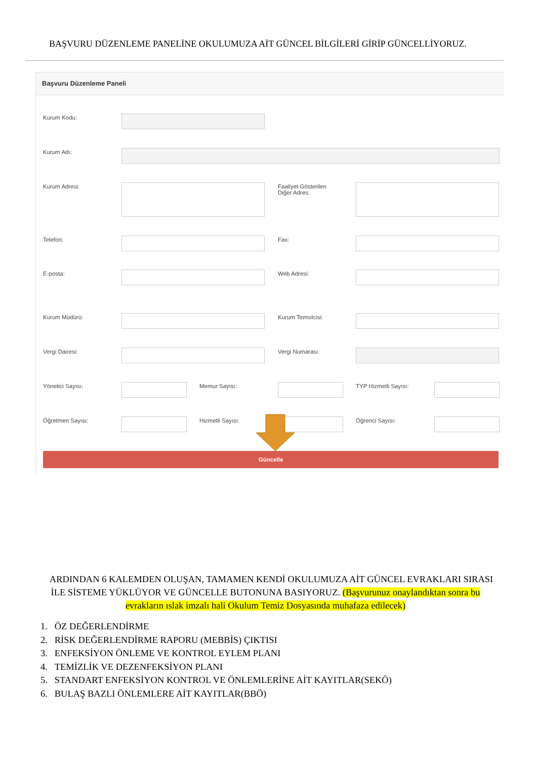BAŞVURU DÜZENLEME PANELİNE OKULUMUZA AİT GÜNCEL BİLGİLERİ GİRİP GÜNCELLİYORUZ.
Başvuru Düzenleme Paneli
Kurum Kodu:
Kurum Adı:
Kurum Adresi:
Faaliyet Gösterilen
Diğer Adres:
Telefon: Fax:
E-posta: Web Adresi:
Kurum Müdürü: Kurum Temsilcisi:
Vergi Dairesi: Vergi Numarası:
Yönetici Sayısı: Memur Sayısı: TYP Hizmetli Sayısı:
Öğretmen Sayısı: Hizmetli Sayısı: Öğrenci Sayısı:
Güncelle
ARDINDAN 6 KALEMDEN OLUŞAN, TAMAMEN KENDİ OKULUMUZA AİT GÜNCEL EVRAKLARI SIRASI İLE SİSTEME YÜKLÜYOR VE GÜNCELLE BUTONUNA BASIYORUZ. (Başvurunuz onaylandıktan sonra bu evrakların ıslak imzalı hali Okulum Temiz Dosyasında muhafaza edilecek)
1. ÖZ DEĞERLENDİRME
2. RİSK DEĞERLENDİRME RAPORU (MEBBİS) ÇIKTISI
3. ENFEKSİYON ÖNLEME VE KONTROL EYLEM PLANI
4. TEMİZLİK VE DEZENFEKSİYON PLANI
5. STANDART ENFEKSİYON KONTROL VE ÖNLEMLERİNE AİT KAYITLAR(SEKÖ)
6. BULAŞ BAZLI ÖNLEMLERE AİT KAYITLAR(BBÖ)